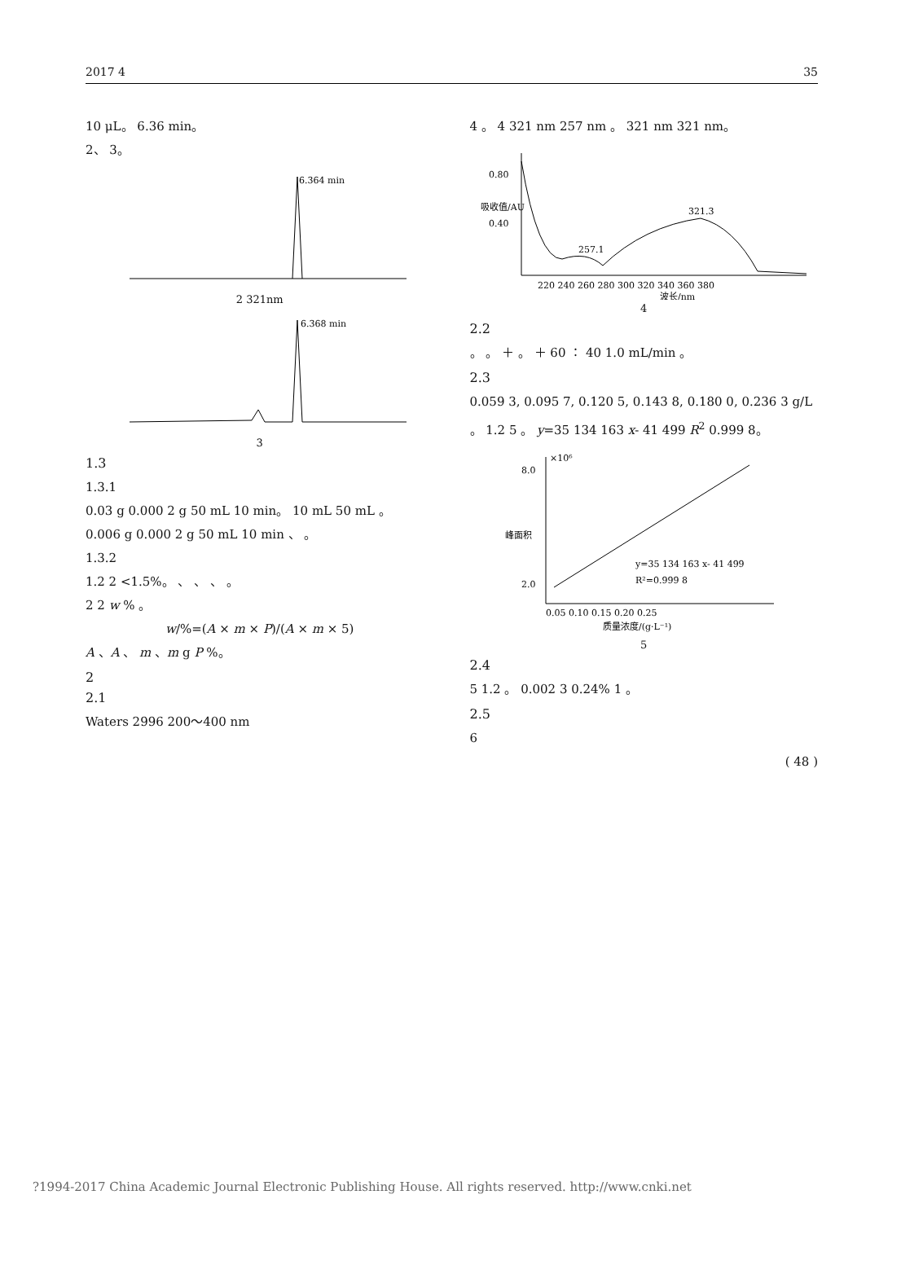2017 4 35
10 μL。 6.36 min。
2、 3。
6.364 min
2 321nm
6.368 min
3
1.3
1.3.1
0.03 g 0.000 2 g 50 mL 10 min。 10 mL 50 mL 。
0.006 g 0.000 2 g 50 mL 10 min 、 。
1.3.2
1.2 2 <1.5%。 、 、 、 。
2 2 w % 。
w/%=(A × m × P)/(A × m × 5)
A 、A 、 m 、m g P %。
2
2.1
Waters 2996 200～400 nm
4 。 4 321 nm 257 nm 。 321 nm 321 nm。
0.80
0.40
257.1
321.3
220 240 260 280 300 320 340 360 380
波长/nm
吸收值/AU
4
2.2
。 。 ＋ 。 ＋ 60 ∶ 40 1.0 mL/min 。
2.3
0.059 3, 0.095 7, 0.120 5, 0.143 8, 0.180 0, 0.236 3 g/L 。 1.2 5 。 y=35 134 163 x- 41 499 R<sup>2</sup> 0.999 8。
×10⁶
8.0
2.0
y=35 134 163 x- 41 499
R²=0.999 8
0.05 0.10 0.15 0.20 0.25
质量浓度/(g·L⁻¹)
峰面积
5
2.4
5 1.2 。 0.002 3 0.24% 1 。
2.5
6
( 48 )
?1994-2017 China Academic Journal Electronic Publishing House. All rights reserved. http://www.cnki.net